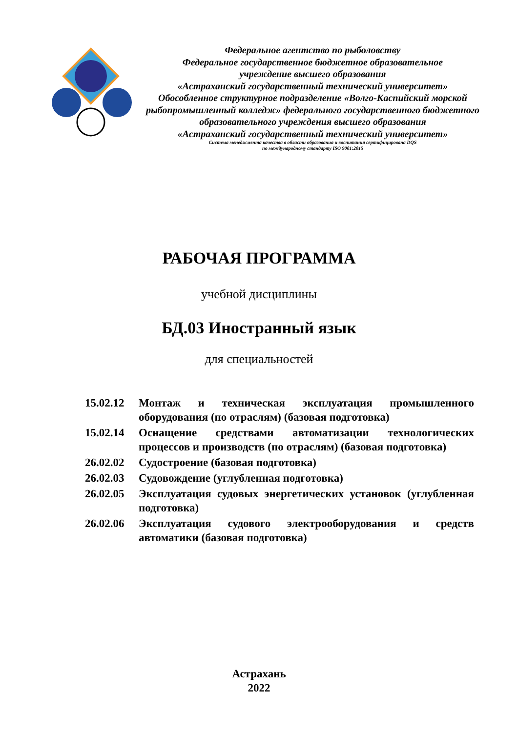Федеральное агентство по рыболовству
Федеральное государственное бюджетное образовательное
учреждение высшего образования
«Астраханский государственный технический университет»
Обособленное структурное подразделение «Волго-Каспийский морской рыбопромышленный колледж» федерального государственного бюджетного образовательного учреждения высшего образования
«Астраханский государственный технический университет»
Система менеджмента качества в области образования и воспитания сертифицирована DQS
по международному стандарту ISO 9001:2015
РАБОЧАЯ ПРОГРАММА
учебной дисциплины
БД.03 Иностранный язык
для специальностей
15.02.12 Монтаж и техническая эксплуатация промышленного оборудования (по отраслям) (базовая подготовка)
15.02.14 Оснащение средствами автоматизации технологических процессов и производств (по отраслям) (базовая подготовка)
26.02.02 Судостроение (базовая подготовка)
26.02.03 Судовождение (углубленная подготовка)
26.02.05 Эксплуатация судовых энергетических установок (углубленная подготовка)
26.02.06 Эксплуатация судового электрооборудования и средств автоматики (базовая подготовка)
Астрахань
2022